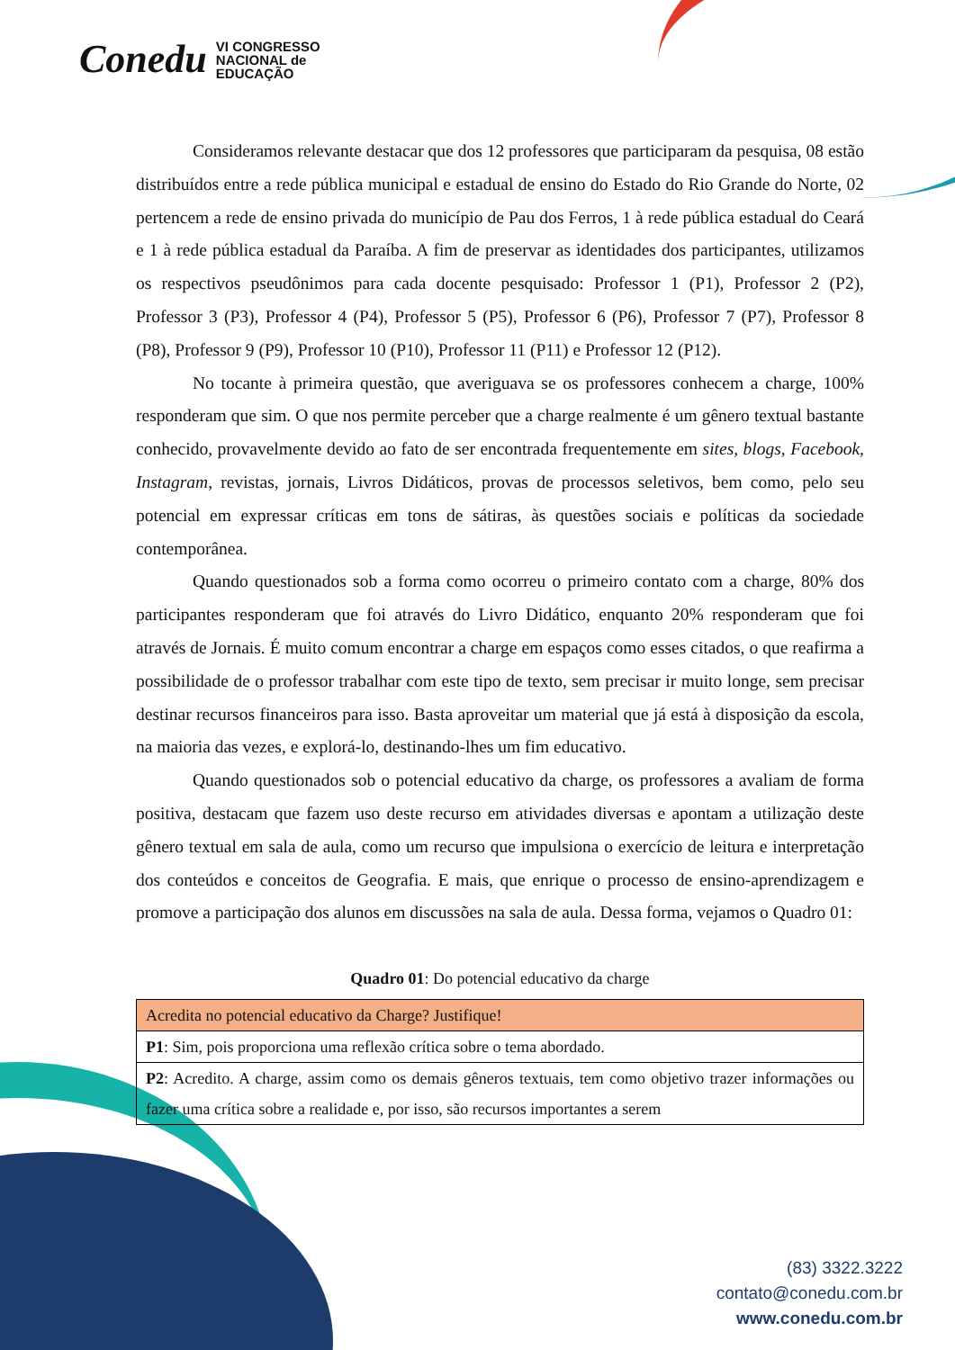Conedu VI CONGRESSO
NACIONAL de
EDUCAÇÃO
Consideramos relevante destacar que dos 12 professores que participaram da pesquisa, 08 estão distribuídos entre a rede pública municipal e estadual de ensino do Estado do Rio Grande do Norte, 02 pertencem a rede de ensino privada do município de Pau dos Ferros, 1 à rede pública estadual do Ceará e 1 à rede pública estadual da Paraíba. A fim de preservar as identidades dos participantes, utilizamos os respectivos pseudônimos para cada docente pesquisado: Professor 1 (P1), Professor 2 (P2), Professor 3 (P3), Professor 4 (P4), Professor 5 (P5), Professor 6 (P6), Professor 7 (P7), Professor 8 (P8), Professor 9 (P9), Professor 10 (P10), Professor 11 (P11) e Professor 12 (P12).
No tocante à primeira questão, que averiguava se os professores conhecem a charge, 100% responderam que sim. O que nos permite perceber que a charge realmente é um gênero textual bastante conhecido, provavelmente devido ao fato de ser encontrada frequentemente em sites, blogs, Facebook, Instagram, revistas, jornais, Livros Didáticos, provas de processos seletivos, bem como, pelo seu potencial em expressar críticas em tons de sátiras, às questões sociais e políticas da sociedade contemporânea.
Quando questionados sob a forma como ocorreu o primeiro contato com a charge, 80% dos participantes responderam que foi através do Livro Didático, enquanto 20% responderam que foi através de Jornais. É muito comum encontrar a charge em espaços como esses citados, o que reafirma a possibilidade de o professor trabalhar com este tipo de texto, sem precisar ir muito longe, sem precisar destinar recursos financeiros para isso. Basta aproveitar um material que já está à disposição da escola, na maioria das vezes, e explorá-lo, destinando-lhes um fim educativo.
Quando questionados sob o potencial educativo da charge, os professores a avaliam de forma positiva, destacam que fazem uso deste recurso em atividades diversas e apontam a utilização deste gênero textual em sala de aula, como um recurso que impulsiona o exercício de leitura e interpretação dos conteúdos e conceitos de Geografia. E mais, que enrique o processo de ensino-aprendizagem e promove a participação dos alunos em discussões na sala de aula. Dessa forma, vejamos o Quadro 01:
Quadro 01: Do potencial educativo da charge
| Acredita no potencial educativo da Charge? Justifique! |
| P1 : Sim, pois proporciona uma reflexão crítica sobre o tema abordado. |
| P2 : Acredito. A charge, assim como os demais gêneros textuais, tem como objetivo trazer informações ou fazer uma crítica sobre a realidade e, por isso, são recursos importantes a serem |
(83) 3322.3222
contato@conedu.com.br
www.conedu.com.br